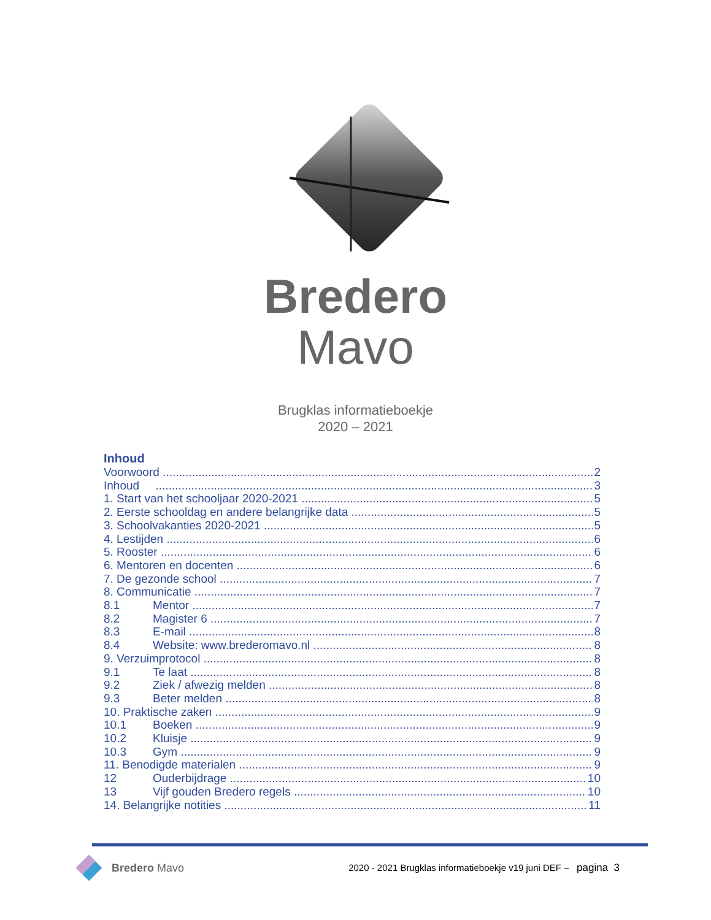Bredero
Mavo
Brugklas informatieboekje
2020 – 2021
Inhoud
Voorwoord 2
Inhoud 3
1. Start van het schooljaar 2020-2021 5
2. Eerste schooldag en andere belangrijke data 5
3. Schoolvakanties 2020-2021 5
4. Lestijden 6
5. Rooster 6
6. Mentoren en docenten 6
7. De gezonde school 7
8. Communicatie 7
8.1 Mentor 7
8.2 Magister 6 7
8.3 E-mail 8
8.4 Website: www.brederomavo.nl 8
9. Verzuimprotocol 8
9.1 Te laat 8
9.2 Ziek / afwezig melden 8
9.3 Beter melden 8
10. Praktische zaken 9
10.1 Boeken 9
10.2 Kluisje 9
10.3 Gym 9
11. Benodigde materialen 9
12 Ouderbijdrage 10
13 Vijf gouden Bredero regels 10
14. Belangrijke notities 11
Bredero Mavo
2020 - 2021 Brugklas informatieboekje v19 juni DEF – pagina 3